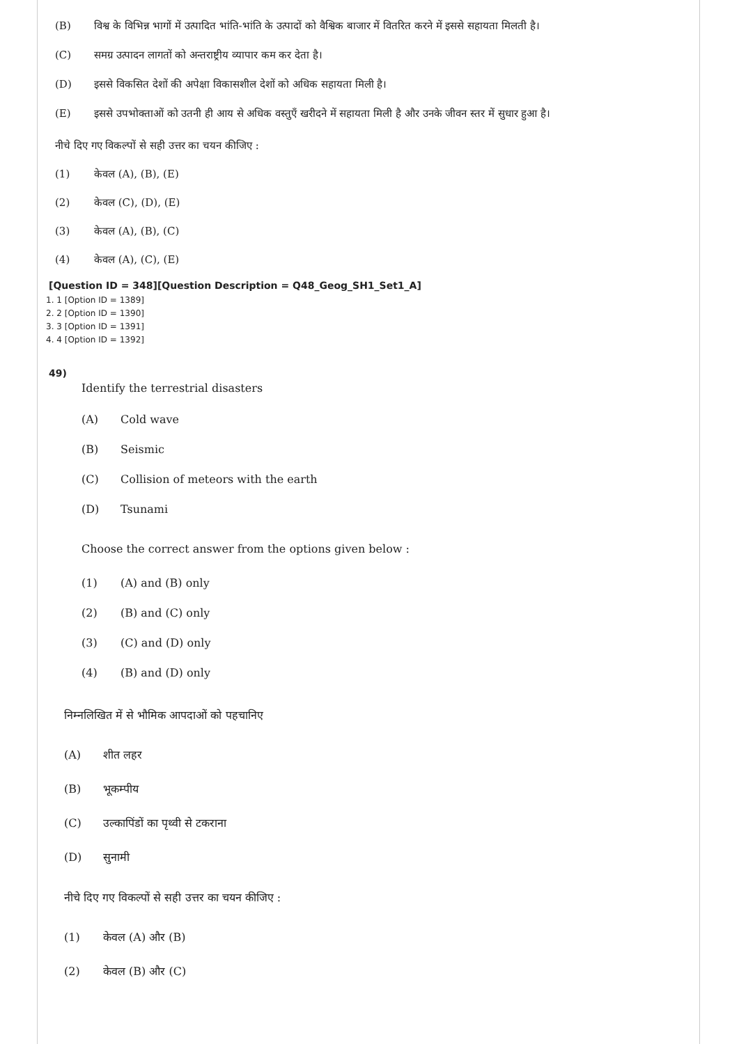(B) विश्व के विभिन्न भागों में उत्पादित भांति-भांति के उत्पादों को वैश्विक बाजार में वितरित करने में इससे सहायता मिलती है।
(C) समग्र उत्पादन लागतों को अन्तराष्ट्रीय व्यापार कम कर देता है।
(D) इससे विकसित देशों की अपेक्षा विकासशील देशों को अधिक सहायता मिली है।
(E) इससे उपभोक्ताओं को उतनी ही आय से अधिक वस्तुएँ खरीदने में सहायता मिली है और उनके जीवन स्तर में सुधार हुआ है।
नीचे दिए गए विकल्पों से सही उत्तर का चयन कीजिए :
(1) केवल (A), (B), (E)
(2) केवल (C), (D), (E)
(3) केवल (A), (B), (C)
(4) केवल (A), (C), (E)
[Question ID = 348][Question Description = Q48_Geog_SH1_Set1_A]
1. 1 [Option ID = 1389]
2. 2 [Option ID = 1390]
3. 3 [Option ID = 1391]
4. 4 [Option ID = 1392]
49)
Identify the terrestrial disasters
(A) Cold wave
(B) Seismic
(C) Collision of meteors with the earth
(D) Tsunami
Choose the correct answer from the options given below :
(1) (A) and (B) only
(2) (B) and (C) only
(3) (C) and (D) only
(4) (B) and (D) only
निम्नलिखित में से भौमिक आपदाओं को पहचानिए
(A) शीत लहर
(B) भूकम्पीय
(C) उल्कापिंडों का पृथ्वी से टकराना
(D) सुनामी
नीचे दिए गए विकल्पों से सही उत्तर का चयन कीजिए :
(1) केवल (A) और (B)
(2) केवल (B) और (C)